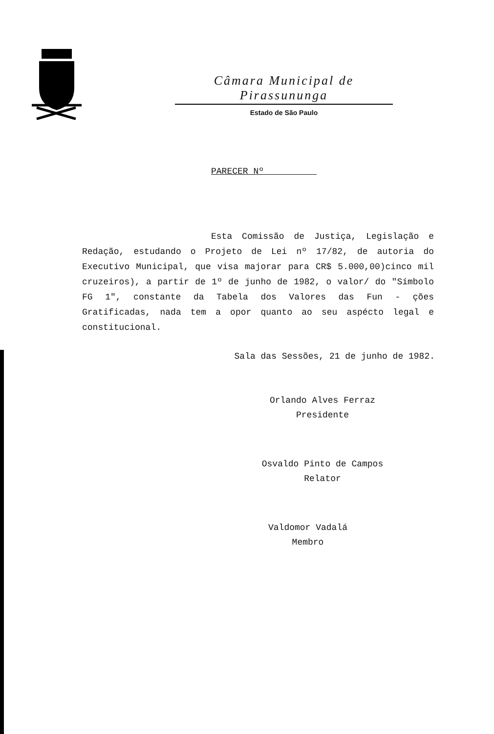Câmara Municipal de Pirassununga
Estado de São Paulo
PARECER Nº__________
Esta Comissão de Justiça, Legislação e Redação, estudando o Projeto de Lei nº 17/82, de autoria do Executivo Municipal, que visa majorar para CR$ 5.000,00)cinco mil cruzeiros), a partir de 1º de junho de 1982, o valor/ do "Símbolo FG 1", constante da Tabela dos Valores das Fun - ções Gratificadas, nada tem a opor quanto ao seu aspécto legal e constitucional.
Sala das Sessões, 21 de junho de 1982.
Orlando Alves Ferraz
Presidente
Osvaldo Pinto de Campos
Relator
Valdomor Vadalá
Membro